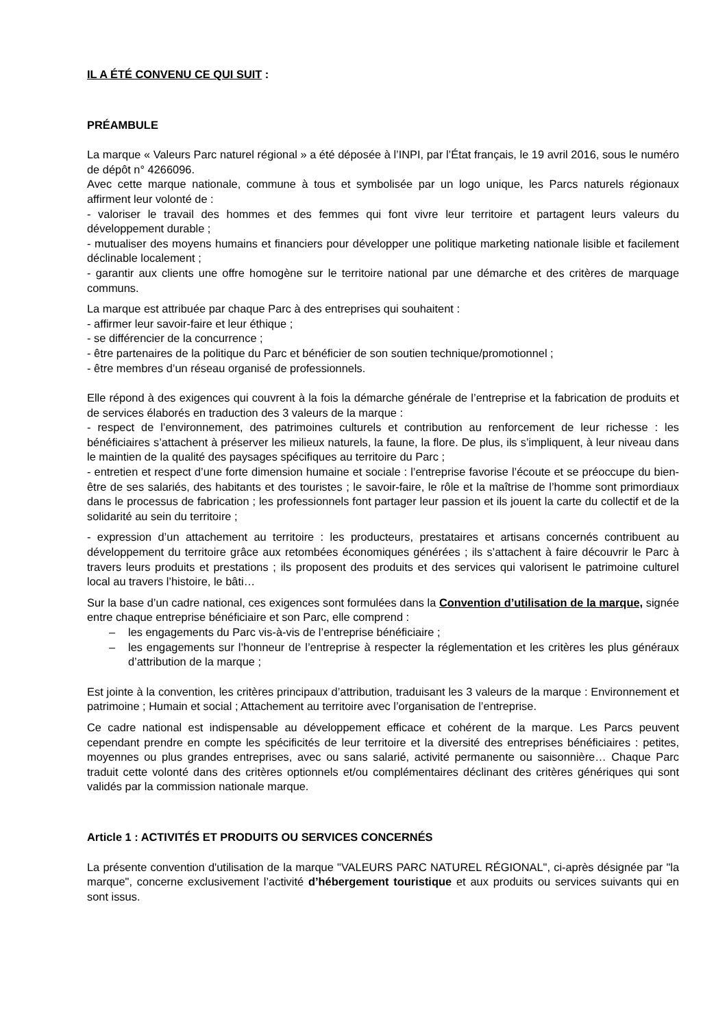IL A ÉTÉ CONVENU CE QUI SUIT :
PRÉAMBULE
La marque « Valeurs Parc naturel régional » a été déposée à l’INPI, par l’État français, le 19 avril 2016, sous le numéro de dépôt n° 4266096.
Avec cette marque nationale, commune à tous et symbolisée par un logo unique, les Parcs naturels régionaux affirment leur volonté de :
- valoriser le travail des hommes et des femmes qui font vivre leur territoire et partagent leurs valeurs du développement durable ;
- mutualiser des moyens humains et financiers pour développer une politique marketing nationale lisible et facilement déclinable localement ;
- garantir aux clients une offre homogène sur le territoire national par une démarche et des critères de marquage communs.
La marque est attribuée par chaque Parc à des entreprises qui souhaitent :
- affirmer leur savoir-faire et leur éthique ;
- se différencier de la concurrence ;
- être partenaires de la politique du Parc et bénéficier de son soutien technique/promotionnel ;
- être membres d’un réseau organisé de professionnels.
Elle répond à des exigences qui couvrent à la fois la démarche générale de l’entreprise et la fabrication de produits et de services élaborés en traduction des 3 valeurs de la marque :
- respect de l’environnement, des patrimoines culturels et contribution au renforcement de leur richesse : les bénéficiaires s’attachent à préserver les milieux naturels, la faune, la flore. De plus, ils s’impliquent, à leur niveau dans le maintien de la qualité des paysages spécifiques au territoire du Parc ;
- entretien et respect d’une forte dimension humaine et sociale : l’entreprise favorise l’écoute et se préoccupe du bien-être de ses salariés, des habitants et des touristes ; le savoir-faire, le rôle et la maîtrise de l’homme sont primordiaux dans le processus de fabrication ; les professionnels font partager leur passion et ils jouent la carte du collectif et de la solidarité au sein du territoire ;
- expression d’un attachement au territoire : les producteurs, prestataires et artisans concernés contribuent au développement du territoire grâce aux retombées économiques générées ; ils s’attachent à faire découvrir le Parc à travers leurs produits et prestations ; ils proposent des produits et des services qui valorisent le patrimoine culturel local au travers l’histoire, le bâti…
Sur la base d’un cadre national, ces exigences sont formulées dans la Convention d’utilisation de la marque, signée entre chaque entreprise bénéficiaire et son Parc, elle comprend :
– les engagements du Parc vis-à-vis de l’entreprise bénéficiaire ;
– les engagements sur l’honneur de l’entreprise à respecter la réglementation et les critères les plus généraux d’attribution de la marque ;
Est jointe à la convention, les critères principaux d’attribution, traduisant les 3 valeurs de la marque : Environnement et patrimoine ; Humain et social ; Attachement au territoire avec l’organisation de l’entreprise.
Ce cadre national est indispensable au développement efficace et cohérent de la marque. Les Parcs peuvent cependant prendre en compte les spécificités de leur territoire et la diversité des entreprises bénéficiaires : petites, moyennes ou plus grandes entreprises, avec ou sans salarié, activité permanente ou saisonnière… Chaque Parc traduit cette volonté dans des critères optionnels et/ou complémentaires déclinant des critères génériques qui sont validés par la commission nationale marque.
Article 1 : ACTIVITÉS ET PRODUITS OU SERVICES CONCERNÉS
La présente convention d'utilisation de la marque "VALEURS PARC NATUREL RÉGIONAL", ci-après désignée par "la marque", concerne exclusivement l’activité d’hébergement touristique et aux produits ou services suivants qui en sont issus.